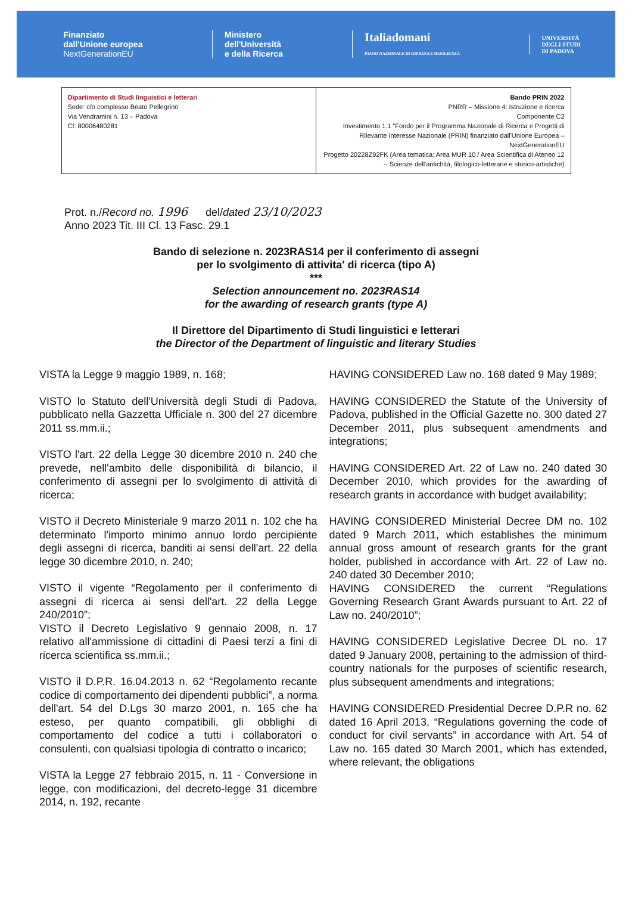Finanziato
dall'Unione europea
NextGenerationEU
Ministero
dell'Università
e della Ricerca
Italiadomani
PIANO NAZIONALE DI RIPRESA E RESILIENZA
UNIVERSITÀ
DEGLI STUDI
DI PADOVA
| Dipartimento di Studi linguistici e letterari Sede: c/o complesso Beato Pellegrino Via Vendramini n. 13 – Padova Cf: 80006480281 | Bando PRIN 2022 PNRR – Missione 4: Istruzione e ricerca Componente C2 Investimento 1.1 “Fondo per il Programma Nazionale di Ricerca e Progetti di Rilevante Interesse Nazionale (PRIN) finanziato dall'Unione Europea – NextGenerationEU Progetto 20228Z92FK (Area tematica: Area MUR 10 / Area Scientifica di Ateneo 12 – Scienze dell'antichità, filologico-letterarie e storico-artistiche) |
Prot. n./Record no. 1996 del/dated 23/10/2023
Anno 2023 Tit. III Cl. 13 Fasc. 29.1
Bando di selezione n. 2023RAS14 per il conferimento di assegni
per lo svolgimento di attivita' di ricerca (tipo A)
***
Selection announcement no. 2023RAS14
for the awarding of research grants (type A)
Il Direttore del Dipartimento di Studi linguistici e letterari
the Director of the Department of linguistic and literary Studies
VISTA la Legge 9 maggio 1989, n. 168;
VISTO lo Statuto dell'Università degli Studi di Padova, pubblicato nella Gazzetta Ufficiale n. 300 del 27 dicembre 2011 ss.mm.ii.;
VISTO l'art. 22 della Legge 30 dicembre 2010 n. 240 che prevede, nell'ambito delle disponibilità di bilancio, il conferimento di assegni per lo svolgimento di attività di ricerca;
VISTO il Decreto Ministeriale 9 marzo 2011 n. 102 che ha determinato l'importo minimo annuo lordo percipiente degli assegni di ricerca, banditi ai sensi dell'art. 22 della legge 30 dicembre 2010, n. 240;
VISTO il vigente “Regolamento per il conferimento di assegni di ricerca ai sensi dell'art. 22 della Legge 240/2010”;
VISTO il Decreto Legislativo 9 gennaio 2008, n. 17 relativo all'ammissione di cittadini di Paesi terzi a fini di ricerca scientifica ss.mm.ii.;
VISTO il D.P.R. 16.04.2013 n. 62 “Regolamento recante codice di comportamento dei dipendenti pubblici”, a norma dell'art. 54 del D.Lgs 30 marzo 2001, n. 165 che ha esteso, per quanto compatibili, gli obblighi di comportamento del codice a tutti i collaboratori o consulenti, con qualsiasi tipologia di contratto o incarico;
VISTA la Legge 27 febbraio 2015, n. 11 - Conversione in legge, con modificazioni, del decreto-legge 31 dicembre 2014, n. 192, recante
HAVING CONSIDERED Law no. 168 dated 9 May 1989;
HAVING CONSIDERED the Statute of the University of Padova, published in the Official Gazette no. 300 dated 27 December 2011, plus subsequent amendments and integrations;
HAVING CONSIDERED Art. 22 of Law no. 240 dated 30 December 2010, which provides for the awarding of research grants in accordance with budget availability;
HAVING CONSIDERED Ministerial Decree DM no. 102 dated 9 March 2011, which establishes the minimum annual gross amount of research grants for the grant holder, published in accordance with Art. 22 of Law no. 240 dated 30 December 2010;
HAVING CONSIDERED the current “Regulations Governing Research Grant Awards pursuant to Art. 22 of Law no. 240/2010”;
HAVING CONSIDERED Legislative Decree DL no. 17 dated 9 January 2008, pertaining to the admission of third-country nationals for the purposes of scientific research, plus subsequent amendments and integrations;
HAVING CONSIDERED Presidential Decree D.P.R no. 62 dated 16 April 2013, “Regulations governing the code of conduct for civil servants” in accordance with Art. 54 of Law no. 165 dated 30 March 2001, which has extended, where relevant, the obligations